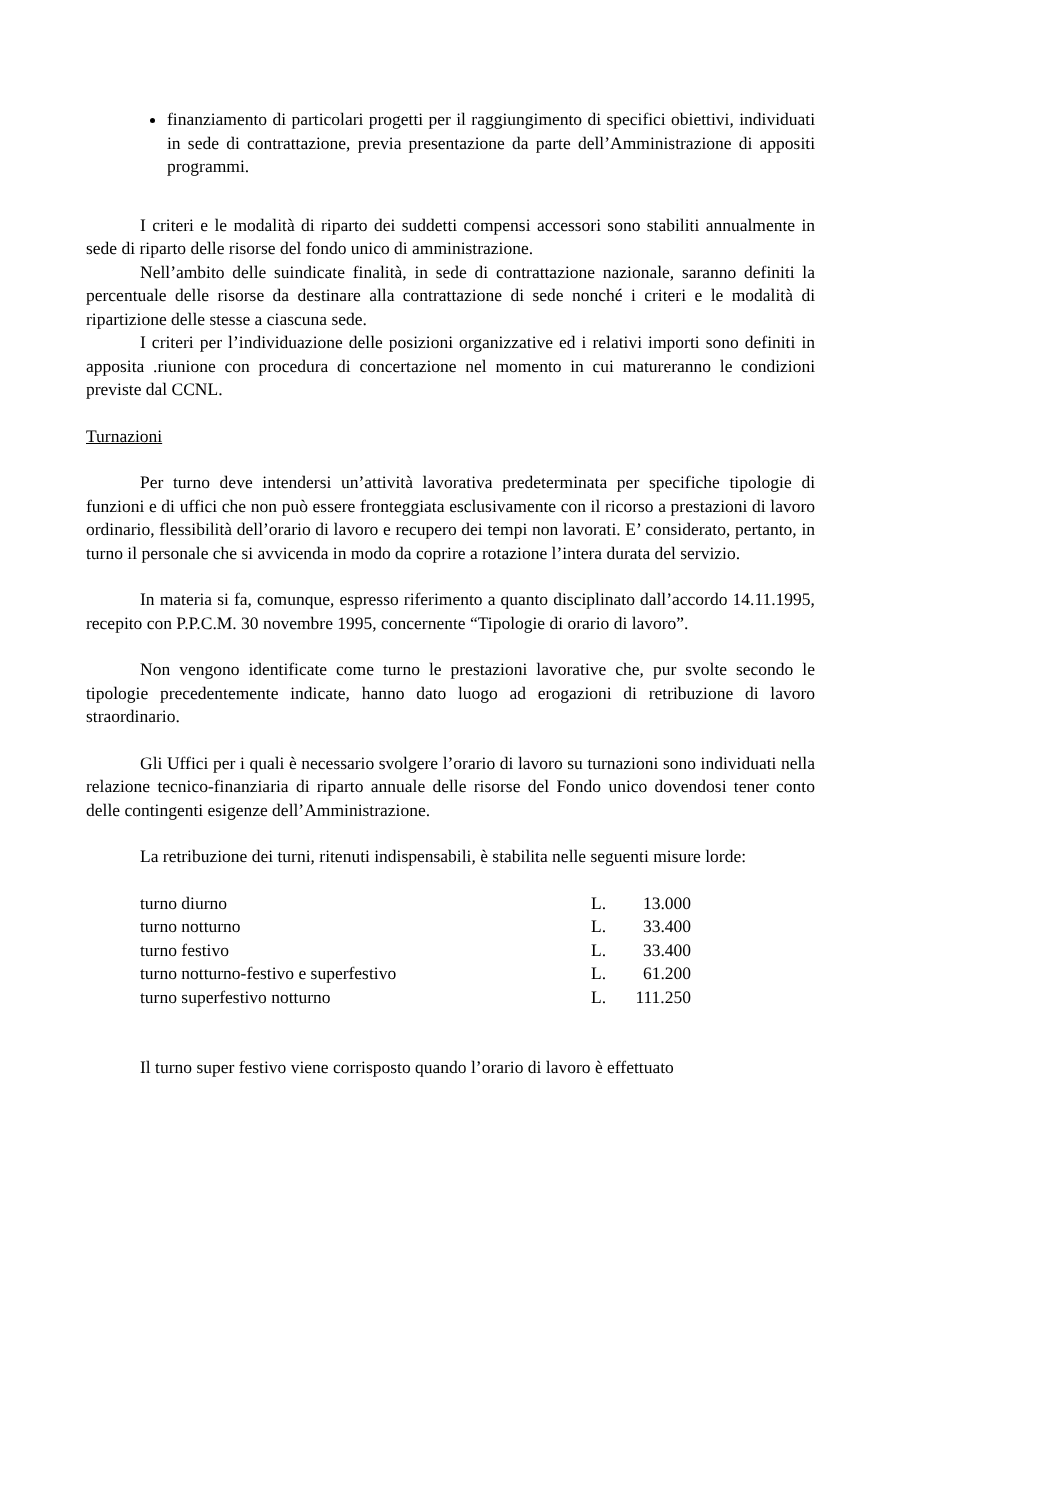finanziamento di particolari progetti per il raggiungimento di specifici obiettivi, individuati in sede di contrattazione, previa presentazione da parte dell’Amministrazione di appositi programmi.
I criteri e le modalità di riparto dei suddetti compensi accessori sono stabiliti annualmente in sede di riparto delle risorse del fondo unico di amministrazione.
Nell’ambito delle suindicate finalità, in sede di contrattazione nazionale, saranno definiti la percentuale delle risorse da destinare alla contrattazione di sede nonché i criteri e le modalità di ripartizione delle stesse a ciascuna sede.
I criteri per l’individuazione delle posizioni organizzative ed i relativi importi sono definiti in apposita .riunione con procedura di concertazione nel momento in cui matureranno le condizioni previste dal CCNL.
Turnazioni
Per turno deve intendersi un’attività lavorativa predeterminata per specifiche tipologie di funzioni e di uffici che non può essere fronteggiata esclusivamente con il ricorso a prestazioni di lavoro ordinario, flessibilità dell’orario di lavoro e recupero dei tempi non lavorati. E’ considerato, pertanto, in turno il personale che si avvicenda in modo da coprire a rotazione l’intera durata del servizio.
In materia si fa, comunque, espresso riferimento a quanto disciplinato dall’accordo 14.11.1995, recepito con P.P.C.M. 30 novembre 1995, concernente “Tipologie di orario di lavoro”.
Non vengono identificate come turno le prestazioni lavorative che, pur svolte secondo le tipologie precedentemente indicate, hanno dato luogo ad erogazioni di retribuzione di lavoro straordinario.
Gli Uffici per i quali è necessario svolgere l’orario di lavoro su turnazioni sono individuati nella relazione tecnico-finanziaria di riparto annuale delle risorse del Fondo unico dovendosi tener conto delle contingenti esigenze dell’Amministrazione.
La retribuzione dei turni, ritenuti indispensabili, è stabilita nelle seguenti misure lorde:
| turno diurno | L. | 13.000 |
| turno notturno | L. | 33.400 |
| turno festivo | L. | 33.400 |
| turno notturno-festivo e superfestivo | L. | 61.200 |
| turno superfestivo notturno | L. | 111.250 |
Il turno super festivo viene corrisposto quando l’orario di lavoro è effettuato